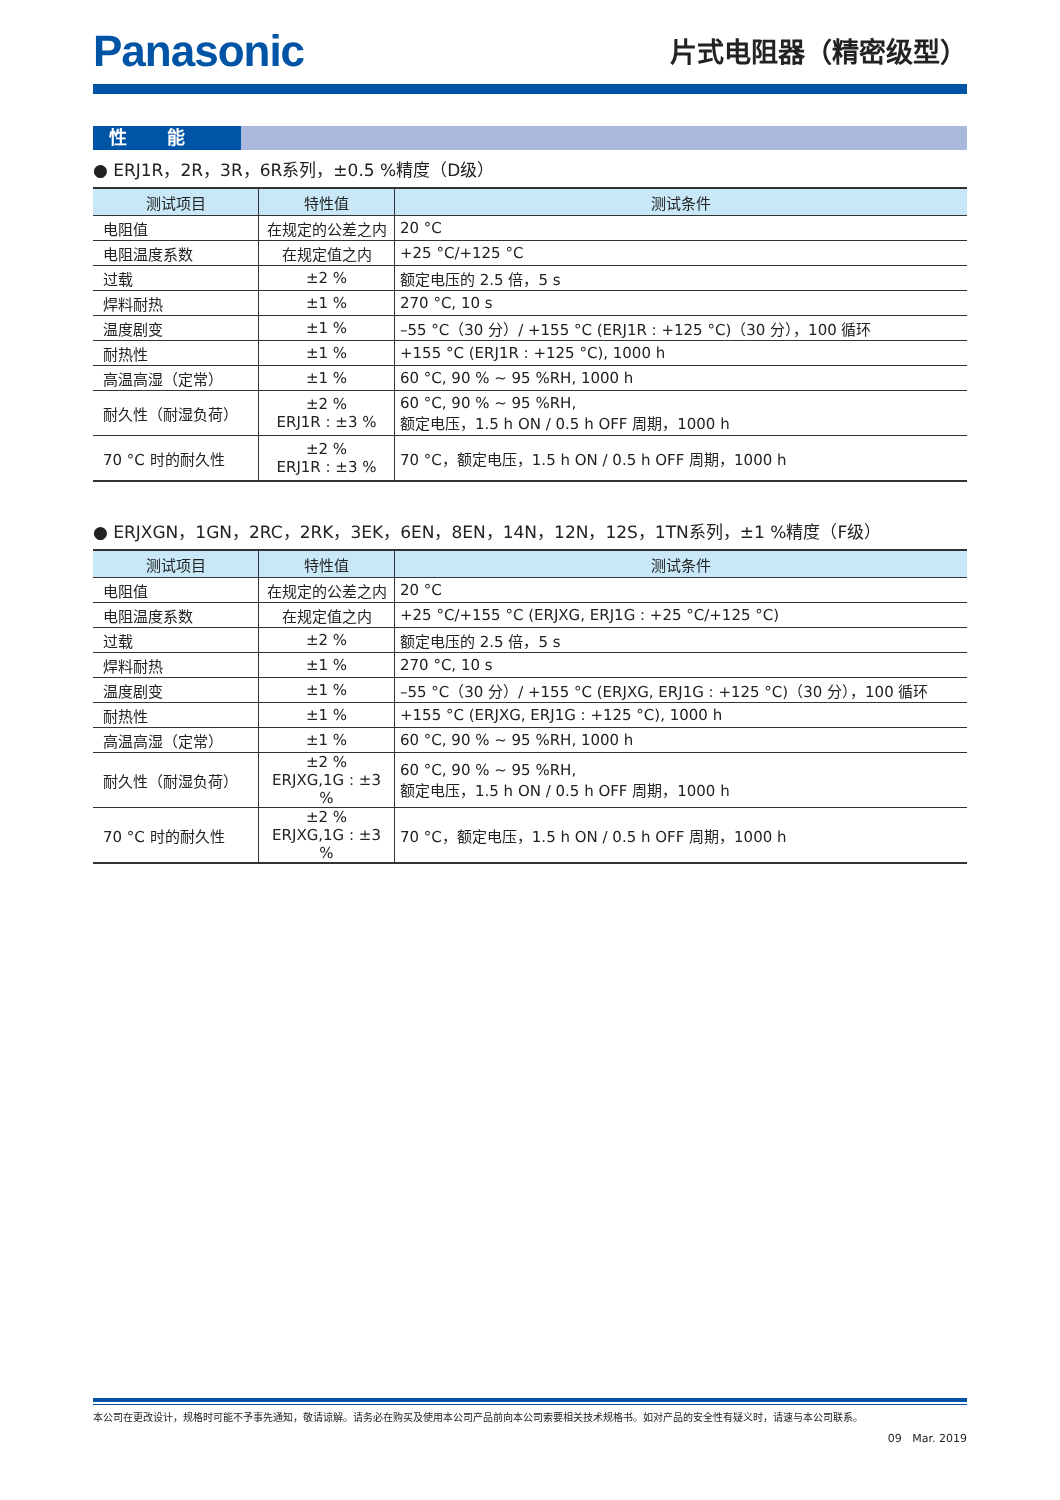Panasonic
片式电阻器（精密级型）
性能
● ERJ1R，2R，3R，6R系列，±0.5 %精度（D级）
| 测试项目 | 特性值 | 测试条件 |
| --- | --- | --- |
| 电阻值 | 在规定的公差之内 | 20 °C |
| 电阻温度系数 | 在规定值之内 | +25 °C/+125 °C |
| 过载 | ±2 % | 额定电压的 2.5 倍，5 s |
| 焊料耐热 | ±1 % | 270 °C, 10 s |
| 温度剧变 | ±1 % | –55 °C（30 分）/ +155 °C (ERJ1R : +125 °C)（30 分），100 循环 |
| 耐热性 | ±1 % | +155 °C (ERJ1R : +125 °C), 1000 h |
| 高温高湿（定常） | ±1 % | 60 °C, 90 % ~ 95 %RH, 1000 h |
| 耐久性（耐湿负荷） | ±2 % ERJ1R : ±3 % | 60 °C, 90 % ~ 95 %RH, 额定电压，1.5 h ON / 0.5 h OFF 周期，1000 h |
| 70 °C 时的耐久性 | ±2 % ERJ1R : ±3 % | 70 °C，额定电压，1.5 h ON / 0.5 h OFF 周期，1000 h |
● ERJXGN，1GN，2RC，2RK，3EK，6EN，8EN，14N，12N，12S，1TN系列，±1 %精度（F级）
| 测试项目 | 特性值 | 测试条件 |
| --- | --- | --- |
| 电阻值 | 在规定的公差之内 | 20 °C |
| 电阻温度系数 | 在规定值之内 | +25 °C/+155 °C (ERJXG, ERJ1G : +25 °C/+125 °C) |
| 过载 | ±2 % | 额定电压的 2.5 倍，5 s |
| 焊料耐热 | ±1 % | 270 °C, 10 s |
| 温度剧变 | ±1 % | –55 °C（30 分）/ +155 °C (ERJXG, ERJ1G : +125 °C)（30 分），100 循环 |
| 耐热性 | ±1 % | +155 °C (ERJXG, ERJ1G : +125 °C), 1000 h |
| 高温高湿（定常） | ±1 % | 60 °C, 90 % ~ 95 %RH, 1000 h |
| 耐久性（耐湿负荷） | ±2 % ERJXG,1G : ±3 % | 60 °C, 90 % ~ 95 %RH, 额定电压，1.5 h ON / 0.5 h OFF 周期，1000 h |
| 70 °C 时的耐久性 | ±2 % ERJXG,1G : ±3 % | 70 °C，额定电压，1.5 h ON / 0.5 h OFF 周期，1000 h |
本公司在更改设计，规格时可能不予事先通知，敬请谅解。请务必在购买及使用本公司产品前向本公司索要相关技术规格书。如对产品的安全性有疑义时，请速与本公司联系。
09 Mar. 2019